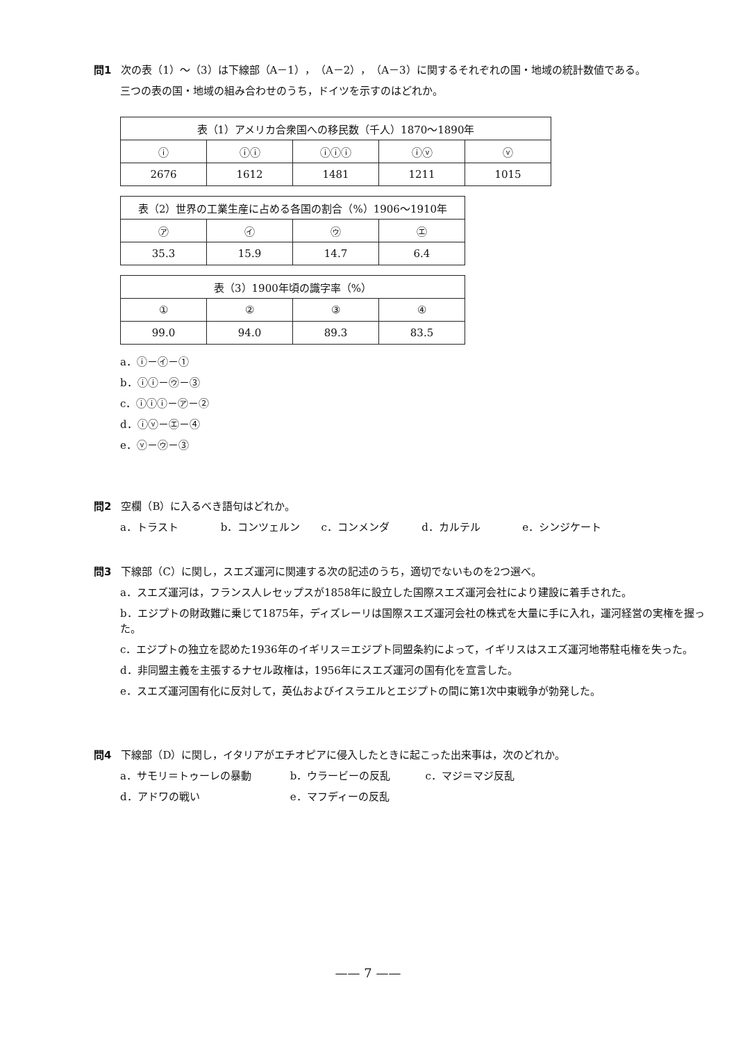問1 次の表（1）～（3）は下線部（A－1），（A－2），（A－3）に関するそれぞれの国・地域の統計数値である。
三つの表の国・地域の組み合わせのうち，ドイツを示すのはどれか。
| 表（1）アメリカ合衆国への移民数（千人）1870～1890年 | | | | |
| ⓘ | ⓘⓘ | ⓘⓘⓘ | ⓘⓥ | ⓥ |
| 2676 | 1612 | 1481 | 1211 | 1015 |
| 表（2）世界の工業生産に占める各国の割合（%）1906～1910年 | | | |
| ㋐ | ㋑ | ㋒ | ㋓ |
| 35.3 | 15.9 | 14.7 | 6.4 |
| 表（3）1900年頃の識字率（%） | | | |
| ① | ② | ③ | ④ |
| 99.0 | 94.0 | 89.3 | 83.5 |
a．ⓘ－㋑－①
b．ⓘⓘ－㋒－③
c．ⓘⓘⓘ－㋐－②
d．ⓘⓥ－㋓－④
e．ⓥ－㋒－③
問2 空欄（B）に入るべき語句はどれか。
a．トラスト b．コンツェルン c．コンメンダ d．カルテル e．シンジケート
問3 下線部（C）に関し，スエズ運河に関連する次の記述のうち，適切でないものを2つ選べ。
a．スエズ運河は，フランス人レセップスが1858年に設立した国際スエズ運河会社により建設に着手された。
b．エジプトの財政難に乗じて1875年，ディズレーリは国際スエズ運河会社の株式を大量に手に入れ，運河経営の実権を握った。
c．エジプトの独立を認めた1936年のイギリス＝エジプト同盟条約によって，イギリスはスエズ運河地帯駐屯権を失った。
d．非同盟主義を主張するナセル政権は，1956年にスエズ運河の国有化を宣言した。
e．スエズ運河国有化に反対して，英仏およびイスラエルとエジプトの間に第1次中東戦争が勃発した。
問4 下線部（D）に関し，イタリアがエチオピアに侵入したときに起こった出来事は，次のどれか。
a．サモリ＝トゥーレの暴動 b．ウラービーの反乱 c．マジ＝マジ反乱
d．アドワの戦い e．マフディーの反乱
—— 7 ——